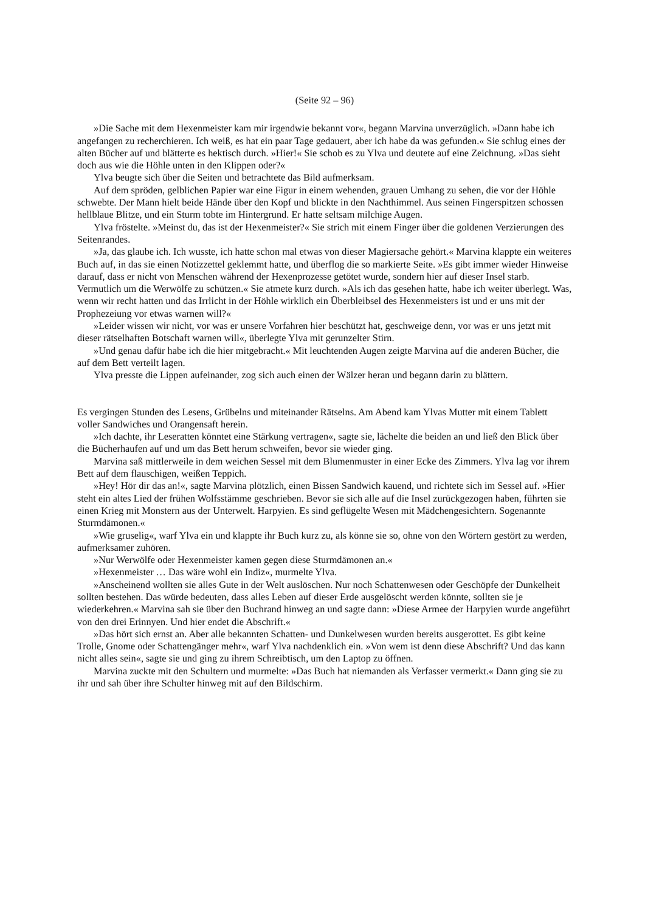(Seite 92 – 96)
»Die Sache mit dem Hexenmeister kam mir irgendwie bekannt vor«, begann Marvina unverzüglich. »Dann habe ich angefangen zu recherchieren. Ich weiß, es hat ein paar Tage gedauert, aber ich habe da was gefunden.« Sie schlug eines der alten Bücher auf und blätterte es hektisch durch. »Hier!« Sie schob es zu Ylva und deutete auf eine Zeichnung. »Das sieht doch aus wie die Höhle unten in den Klippen oder?«
Ylva beugte sich über die Seiten und betrachtete das Bild aufmerksam.
Auf dem spröden, gelblichen Papier war eine Figur in einem wehenden, grauen Umhang zu sehen, die vor der Höhle schwebte. Der Mann hielt beide Hände über den Kopf und blickte in den Nachthimmel. Aus seinen Fingerspitzen schossen hellblaue Blitze, und ein Sturm tobte im Hintergrund. Er hatte seltsam milchige Augen.
Ylva fröstelte. »Meinst du, das ist der Hexenmeister?« Sie strich mit einem Finger über die goldenen Verzierungen des Seitenrandes.
»Ja, das glaube ich. Ich wusste, ich hatte schon mal etwas von dieser Magiersache gehört.« Marvina klappte ein weiteres Buch auf, in das sie einen Notizzettel geklemmt hatte, und überflog die so markierte Seite. »Es gibt immer wieder Hinweise darauf, dass er nicht von Menschen während der Hexenprozesse getötet wurde, sondern hier auf dieser Insel starb. Vermutlich um die Werwölfe zu schützen.« Sie atmete kurz durch. »Als ich das gesehen hatte, habe ich weiter überlegt. Was, wenn wir recht hatten und das Irrlicht in der Höhle wirklich ein Überbleibsel des Hexenmeisters ist und er uns mit der Prophezeiung vor etwas warnen will?«
»Leider wissen wir nicht, vor was er unsere Vorfahren hier beschützt hat, geschweige denn, vor was er uns jetzt mit dieser rätselhaften Botschaft warnen will«, überlegte Ylva mit gerunzelter Stirn.
»Und genau dafür habe ich die hier mitgebracht.« Mit leuchtenden Augen zeigte Marvina auf die anderen Bücher, die auf dem Bett verteilt lagen.
Ylva presste die Lippen aufeinander, zog sich auch einen der Wälzer heran und begann darin zu blättern.
Es vergingen Stunden des Lesens, Grübelns und miteinander Rätselns. Am Abend kam Ylvas Mutter mit einem Tablett voller Sandwiches und Orangensaft herein.
»Ich dachte, ihr Leseratten könntet eine Stärkung vertragen«, sagte sie, lächelte die beiden an und ließ den Blick über die Bücherhaufen auf und um das Bett herum schweifen, bevor sie wieder ging.
Marvina saß mittlerweile in dem weichen Sessel mit dem Blumenmuster in einer Ecke des Zimmers. Ylva lag vor ihrem Bett auf dem flauschigen, weißen Teppich.
»Hey! Hör dir das an!«, sagte Marvina plötzlich, einen Bissen Sandwich kauend, und richtete sich im Sessel auf. »Hier steht ein altes Lied der frühen Wolfsstämme geschrieben. Bevor sie sich alle auf die Insel zurückgezogen haben, führten sie einen Krieg mit Monstern aus der Unterwelt. Harpyien. Es sind geflügelte Wesen mit Mädchengesichtern. Sogenannte Sturmdämonen.«
»Wie gruselig«, warf Ylva ein und klappte ihr Buch kurz zu, als könne sie so, ohne von den Wörtern gestört zu werden, aufmerksamer zuhören.
»Nur Werwölfe oder Hexenmeister kamen gegen diese Sturmdämonen an.«
»Hexenmeister … Das wäre wohl ein Indiz«, murmelte Ylva.
»Anscheinend wollten sie alles Gute in der Welt auslöschen. Nur noch Schattenwesen oder Geschöpfe der Dunkelheit sollten bestehen. Das würde bedeuten, dass alles Leben auf dieser Erde ausgelöscht werden könnte, sollten sie je wiederkehren.« Marvina sah sie über den Buchrand hinweg an und sagte dann: »Diese Armee der Harpyien wurde angeführt von den drei Erinnyen. Und hier endet die Abschrift.«
»Das hört sich ernst an. Aber alle bekannten Schatten- und Dunkelwesen wurden bereits ausgerottet. Es gibt keine Trolle, Gnome oder Schattengänger mehr«, warf Ylva nachdenklich ein. »Von wem ist denn diese Abschrift? Und das kann nicht alles sein«, sagte sie und ging zu ihrem Schreibtisch, um den Laptop zu öffnen.
Marvina zuckte mit den Schultern und murmelte: »Das Buch hat niemanden als Verfasser vermerkt.« Dann ging sie zu ihr und sah über ihre Schulter hinweg mit auf den Bildschirm.